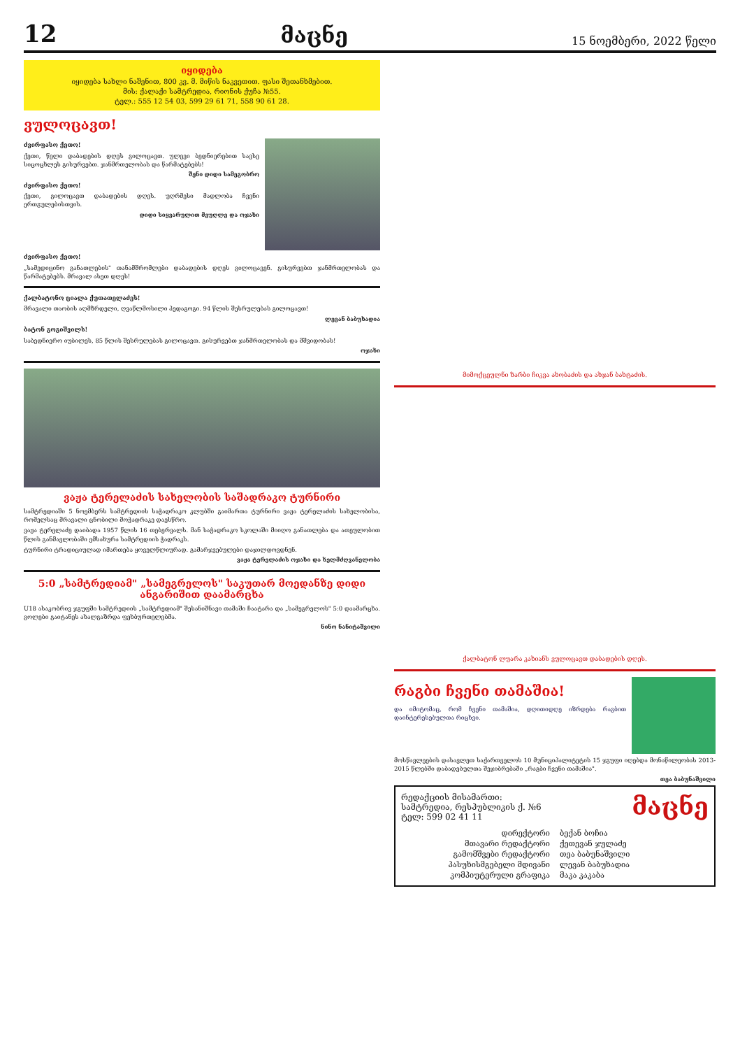12 მაცნე 15 ნოემბერი, 2022 წელი
იყიდება
იყიდება სახლი ნაშენით, 800 კვ. მ. მიწის ნაკვეთით. ფასი შეთანხმებით.
მის: ქალაქი სამტრედია, რიონის ქუჩა №55.
ტელ.: 555 12 54 03, 599 29 61 71, 558 90 61 28.
ვულოცავთ!
ძვირფასო ქეთო!
ქეთი, წელი დაბადების დღეს გილოცავთ. ულევი ბედნიერებით სავსე სიცოცხლეს გისურვებთ. ჯანმრთელობას და წარმატებებს!
შენი დიდი სამეგობრო
ძვირფასო ქეთო!
ქეთი, გილოცავთ დაბადების დღეს. უღრმესი მადლობა ჩვენი ერთგულებისთვის.
დიდი სიყვარულით მეუღლე და ოჯახი
ძვირფასო ქეთო!
„სამედიცინო განათლების" თანამშრომლები დაბადების დღეს გილოცავენ. გისურვებთ ჯანმრთელობას და წარმატებებს. მრავალ ასეთ დღეს!
ქალბატონო ციალა ქუთათელაძეს!
მრავალი თაობის აღმზრდელი, ღვაწლმოსილი პედაგოგი. 94 წლის შესრულებას გილოცავთ!
ლევან ბაბუხადია
ბატონ გოგიშვილს!
საბედნიერო იუბილეს, 85 წლის შესრულებას გილოცავთ. გისურვებთ ჯანმრთელობას და მშვიდობას!
ოჯახი
ვაჟა ტერელაძის სახელობის საშადრაკო ტურნირი
სამტრედიაში 5 ნოემბერს სამტრედიის საჭადრაკო კლუბში გაიმართა ტურნირი ვაჟა ტერელაძის სახელობისა, რომელსაც მრავალი ცნობილი მოჭადრაკე დაესწრო.
ვაჟა ტერელაძე დაიბადა 1957 წლის 16 თებერვალს. მან საჭადრაკო სკოლაში მიიღო განათლება და ათეულობით წლის განმავლობაში ემსახურა სამტრედიის ჭადრაკს.
ტურნირი ტრადიციულად იმართება ყოველწლიურად. გამარჯვებულები დაჯილდოვდნენ.
ვაჟა ტერელაძის ოჯახი და ხელმძღვანელობა
5:0 „სამტრედიამ" „სამეგრელოს" საკუთარ მოედანზე დიდი ანგარიშით დაამარცხა
U18 ასაკობრივ ჯგუფში სამტრედიის „სამტრედიამ" შესანიშნავი თამაში ჩაატარა და „სამეგრელოს" 5:0 დაამარცხა. გოლები გაიტანეს ახალგაზრდა ფეხბურთელებმა.
ნინო ნანიტაშვილი
მიმოქცეულნი ზარბი ჩიკვა ახობაძის და ახჯან ბახტაძის.
ქალბატონ ლუარა კახიანს ვულოცავთ დაბადების დღეს.
რაგბი ჩვენი თამაშია!
და იმიტომაც, რომ ჩვენი თამაშია, დღითიდღე იზრდება რაგბით დაინტერესებულთა რიცხვი.
მოსწავლეების დასავლეთ საქართველოს 10 მუნიციპალიტეტის 15 ჯგუფი იღებდა მონაწილეობას 2013-2015 წლებში დაბადებულთა შეჯიბრებაში „რაგბი ჩვენი თამაშია".
თეა ბაბუნაშვილი
რედაქციის მისამართი:
სამტრედია, რესპუბლიკის ქ. №6
ტელ: 599 02 41 11
მაცნე
დირექტორი ბექან ბოჩია მთავარი რედაქტორი ქეთევან ჯულაძე გამომშვები რედაქტორი თეა ბაბუნაშვილი პასუხისმგებელი მდივანი ლევან ბაბუხადია კომპიუტერული გრაფიკა მაკა კაკაბა